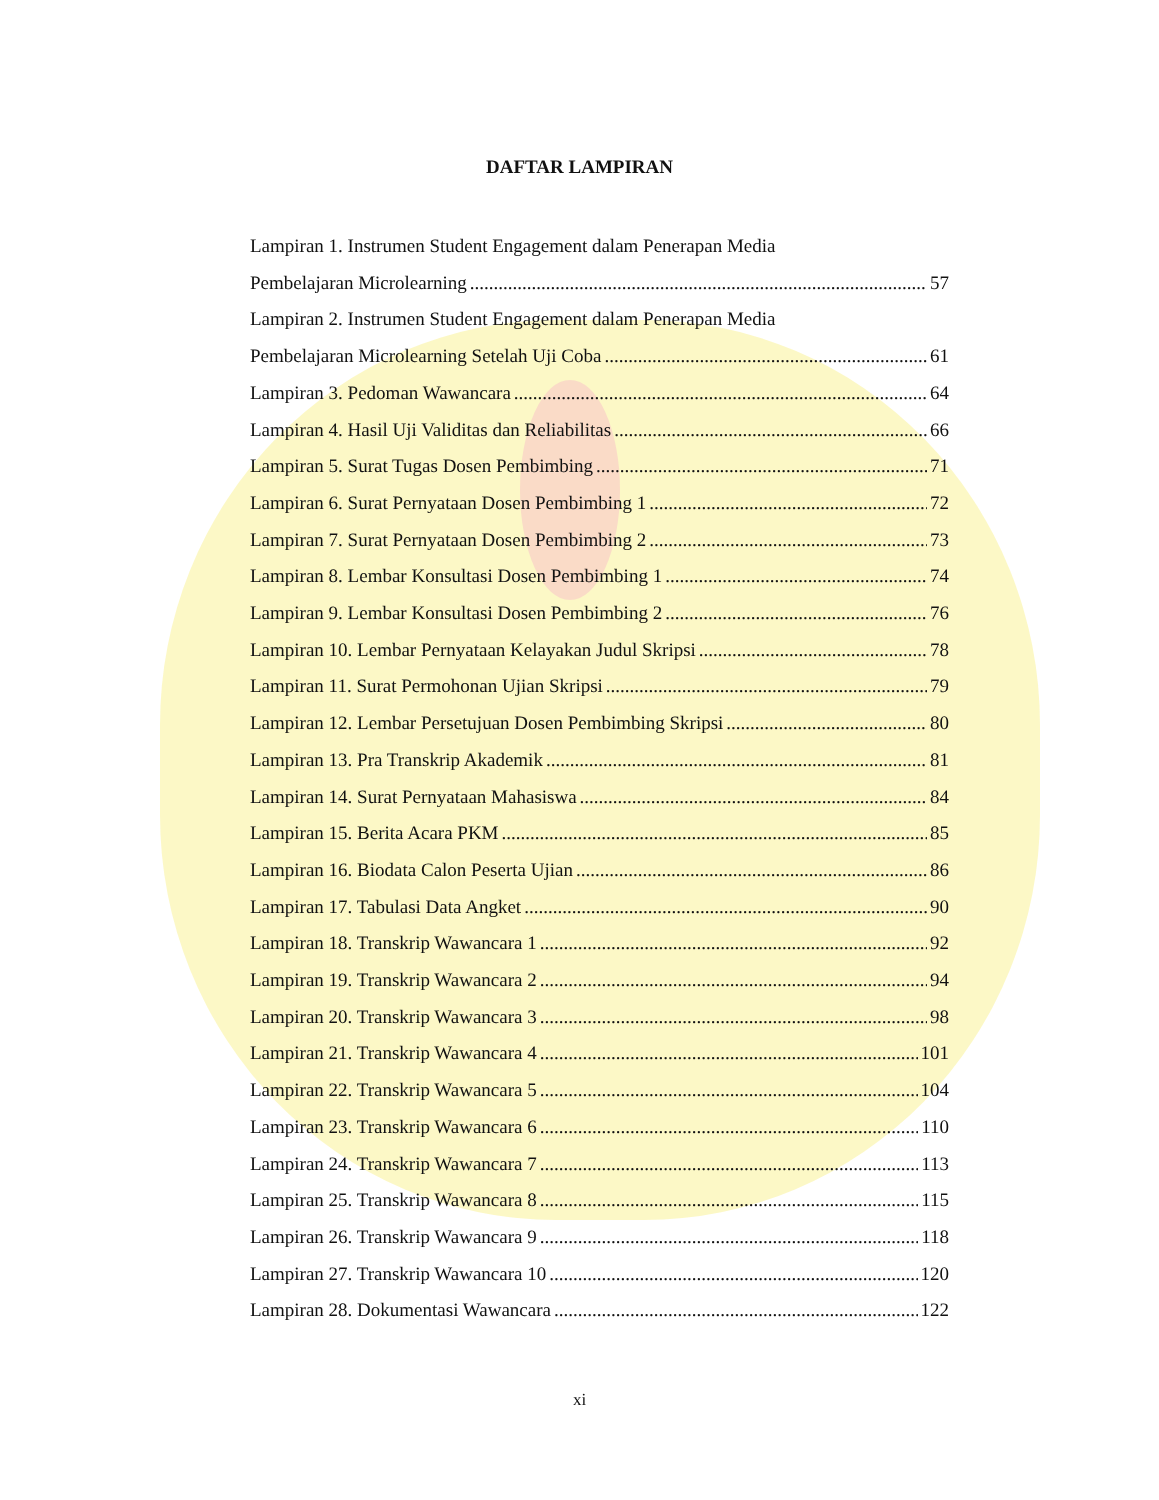DAFTAR LAMPIRAN
Lampiran 1. Instrumen Student Engagement dalam Penerapan Media
Pembelajaran Microlearning 57
Lampiran 2. Instrumen Student Engagement dalam Penerapan Media
Pembelajaran Microlearning Setelah Uji Coba 61
Lampiran 3. Pedoman Wawancara 64
Lampiran 4. Hasil Uji Validitas dan Reliabilitas 66
Lampiran 5. Surat Tugas Dosen Pembimbing 71
Lampiran 6. Surat Pernyataan Dosen Pembimbing 1 72
Lampiran 7. Surat Pernyataan Dosen Pembimbing 2 73
Lampiran 8. Lembar Konsultasi Dosen Pembimbing 1 74
Lampiran 9. Lembar Konsultasi Dosen Pembimbing 2 76
Lampiran 10. Lembar Pernyataan Kelayakan Judul Skripsi 78
Lampiran 11. Surat Permohonan Ujian Skripsi 79
Lampiran 12. Lembar Persetujuan Dosen Pembimbing Skripsi 80
Lampiran 13. Pra Transkrip Akademik 81
Lampiran 14. Surat Pernyataan Mahasiswa 84
Lampiran 15. Berita Acara PKM 85
Lampiran 16. Biodata Calon Peserta Ujian 86
Lampiran 17. Tabulasi Data Angket 90
Lampiran 18. Transkrip Wawancara 1 92
Lampiran 19. Transkrip Wawancara 2 94
Lampiran 20. Transkrip Wawancara 3 98
Lampiran 21. Transkrip Wawancara 4 101
Lampiran 22. Transkrip Wawancara 5 104
Lampiran 23. Transkrip Wawancara 6 110
Lampiran 24. Transkrip Wawancara 7 113
Lampiran 25. Transkrip Wawancara 8 115
Lampiran 26. Transkrip Wawancara 9 118
Lampiran 27. Transkrip Wawancara 10 120
Lampiran 28. Dokumentasi Wawancara 122
xi